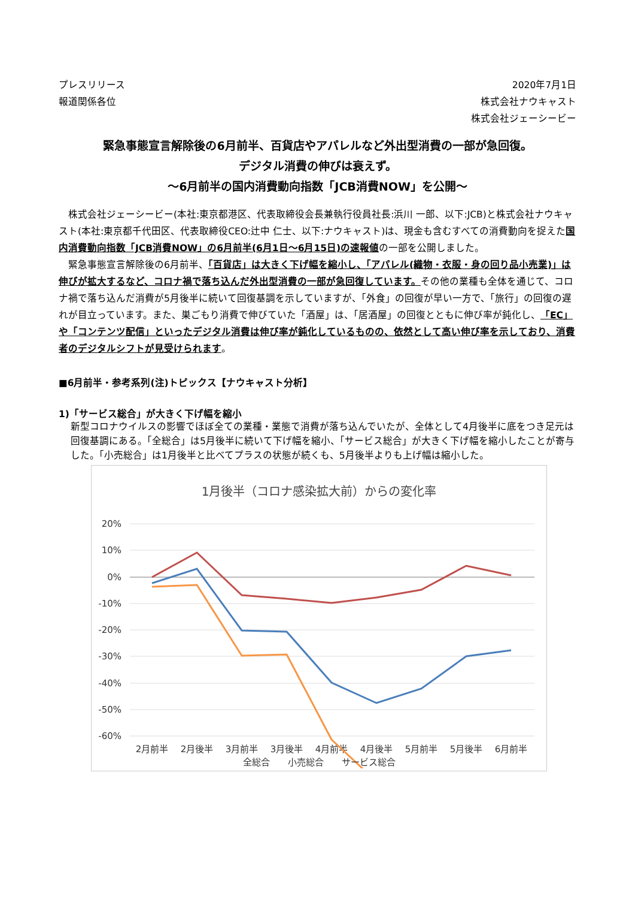プレスリリース
報道関係各位
2020年7月1日
株式会社ナウキャスト
株式会社ジェーシービー
緊急事態宣言解除後の6月前半、百貨店やアパレルなど外出型消費の一部が急回復。
デジタル消費の伸びは衰えず。
～6月前半の国内消費動向指数「JCB消費NOW」を公開～
　株式会社ジェーシービー(本社:東京都港区、代表取締役会長兼執行役員社長:浜川 一郎、以下:JCB)と株式会社ナウキャスト(本社:東京都千代田区、代表取締役CEO:辻中 仁士、以下:ナウキャスト)は、現金も含むすべての消費動向を捉えた国内消費動向指数「JCB消費NOW」の6月前半(6月1日～6月15日)の速報値の一部を公開しました。
　緊急事態宣言解除後の6月前半、「百貨店」は大きく下げ幅を縮小し、「アパレル(織物・衣服・身の回り品小売業)」は伸びが拡大するなど、コロナ禍で落ち込んだ外出型消費の一部が急回復しています。その他の業種も全体を通じて、コロナ禍で落ち込んだ消費が5月後半に続いて回復基調を示していますが、「外食」の回復が早い一方で、「旅行」の回復の遅れが目立っています。また、巣ごもり消費で伸びていた「酒屋」は、「居酒屋」の回復とともに伸び率が鈍化し、「EC」や「コンテンツ配信」といったデジタル消費は伸び率が鈍化しているものの、依然として高い伸び率を示しており、消費者のデジタルシフトが見受けられます。
■6月前半・参考系列(注)トピックス【ナウキャスト分析】
1)「サービス総合」が大きく下げ幅を縮小
新型コロナウイルスの影響でほぼ全ての業種・業態で消費が落ち込んでいたが、全体として4月後半に底をつき足元は回復基調にある。「全総合」は5月後半に続いて下げ幅を縮小、「サービス総合」が大きく下げ幅を縮小したことが寄与した。「小売総合」は1月後半と比べてプラスの状態が続くも、5月後半よりも上げ幅は縮小した。
1月後半（コロナ感染拡大前）からの変化率
20%
10%
0%
-10%
-20%
-30%
-40%
-50%
-60%
2月前半
2月後半
3月前半
3月後半
4月前半
4月後半
5月前半
5月後半
6月前半
全総合　　小売総合　　サービス総合